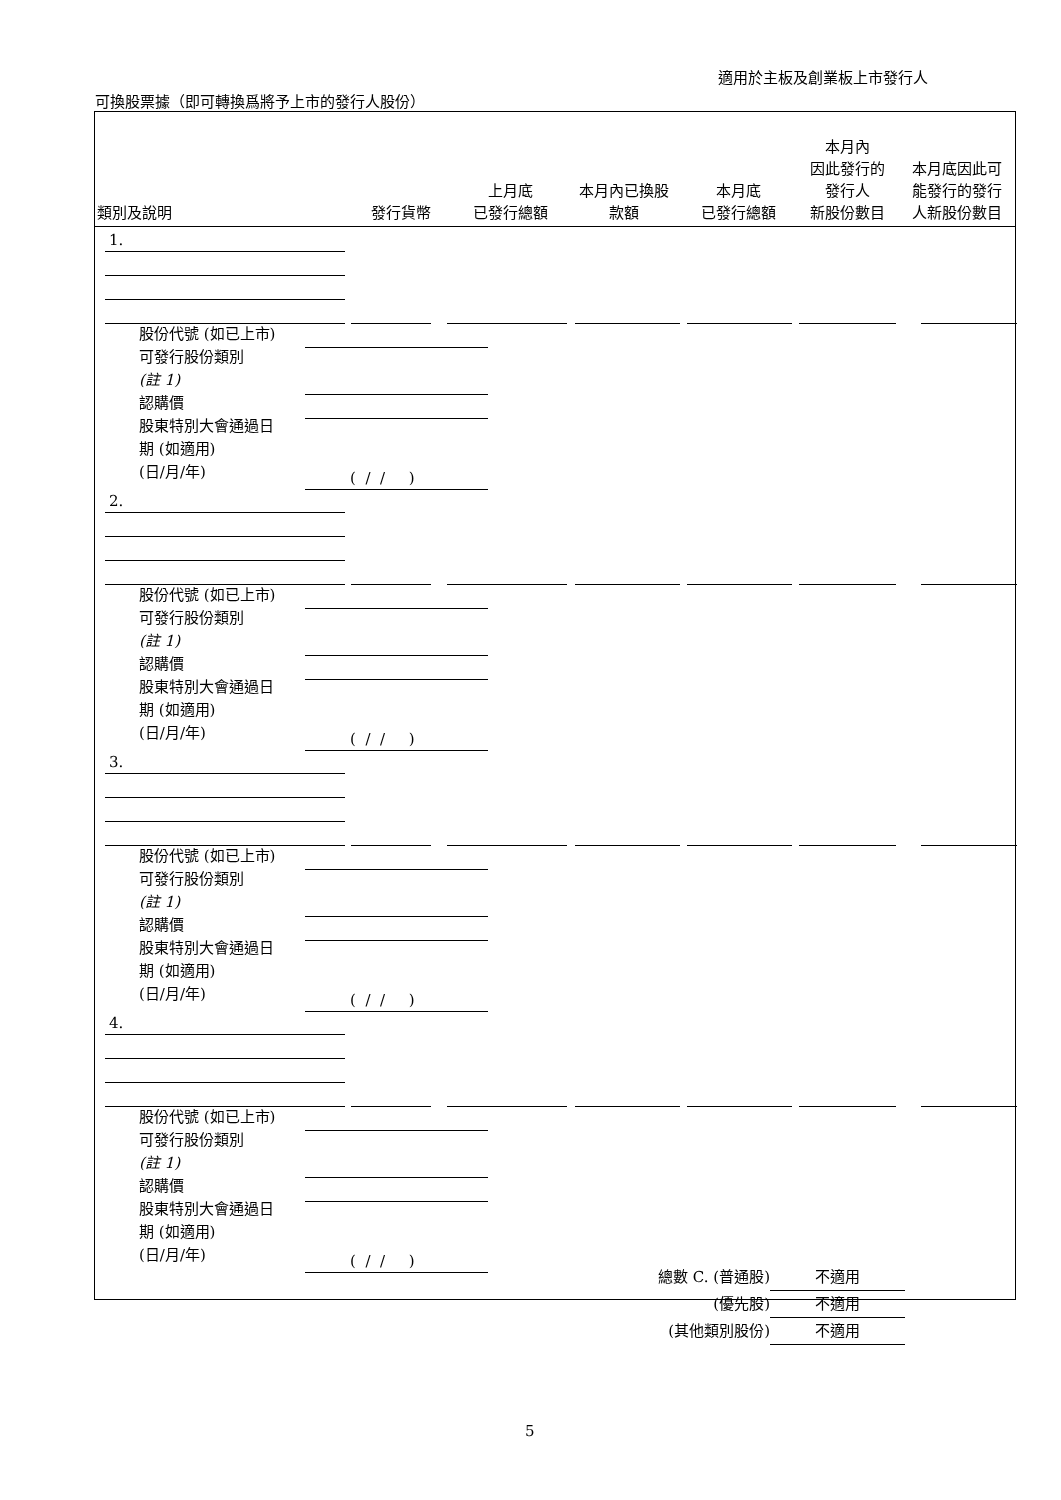適用於主板及創業板上市發行人
可換股票據（即可轉換爲將予上市的發行人股份）
| 類別及說明 | 發行貨幣 | 上月底 已發行總額 | 本月內已換股 款額 | 本月底 已發行總額 | 本月內 因此發行的 發行人 新股份數目 | 本月底因此可 能發行的發行 人新股份數目 |
| --- | --- | --- | --- | --- | --- | --- |
1.
股份代號 (如已上市)
可發行股份類別
(註 1)
認購價
股東特別大會通過日
期 (如適用)
(日/月/年)
( / / )
2.
股份代號 (如已上市)
可發行股份類別
(註 1)
認購價
股東特別大會通過日
期 (如適用)
(日/月/年)
( / / )
3.
股份代號 (如已上市)
可發行股份類別
(註 1)
認購價
股東特別大會通過日
期 (如適用)
(日/月/年)
( / / )
4.
股份代號 (如已上市)
可發行股份類別
(註 1)
認購價
股東特別大會通過日
期 (如適用)
(日/月/年)
( / / )
總數 C. (普通股) 不適用
(優先股) 不適用
(其他類別股份) 不適用
5